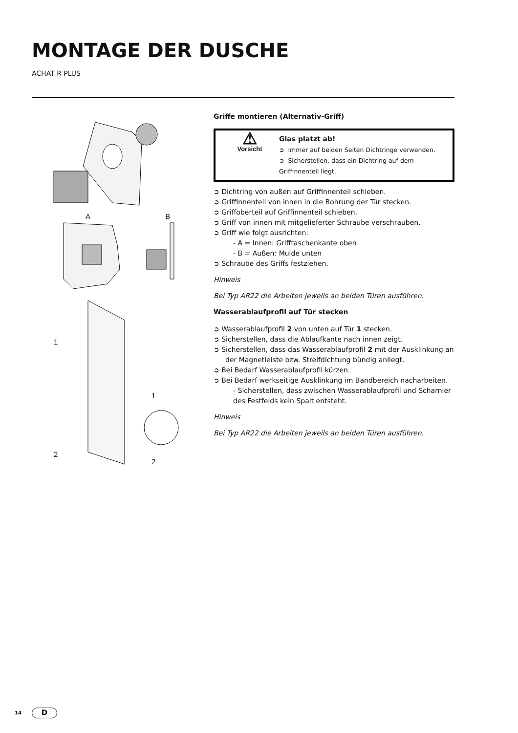MONTAGE DER DUSCHE
ACHAT R PLUS
A B
1
2
1
2
Griffe montieren (Alternativ-Griff)
⚠
Vorsicht
Glas platzt ab!
➲ Immer auf beiden Seiten Dichtringe verwenden.
➲ Sicherstellen, dass ein Dichtring auf dem Griffinnenteil liegt.
➲ Dichtring von außen auf Griffinnenteil schieben.
➲ Griffinnenteil von innen in die Bohrung der Tür stecken.
➲ Griffoberteil auf Griffinnenteil schieben.
➲ Griff von innen mit mitgelieferter Schraube verschrauben.
➲ Griff wie folgt ausrichten:
- A = Innen: Grifftaschenkante oben
- B = Außen: Mulde unten
➲ Schraube des Griffs festziehen.
Hinweis
Bei Typ AR22 die Arbeiten jeweils an beiden Türen ausführen.
Wasserablaufprofil auf Tür stecken
➲ Wasserablaufprofil 2 von unten auf Tür 1 stecken.
➲ Sicherstellen, dass die Ablaufkante nach innen zeigt.
➲ Sicherstellen, dass das Wasserablaufprofil 2 mit der Ausklinkung an der Magnetleiste bzw. Streifdichtung bündig anliegt.
➲ Bei Bedarf Wasserablaufprofil kürzen.
➲ Bei Bedarf werkseitige Ausklinkung im Bandbereich nacharbeiten.
- Sicherstellen, dass zwischen Wasserablaufprofil und Scharnier des Festfelds kein Spalt entsteht.
Hinweis
Bei Typ AR22 die Arbeiten jeweils an beiden Türen ausführen.
14 D